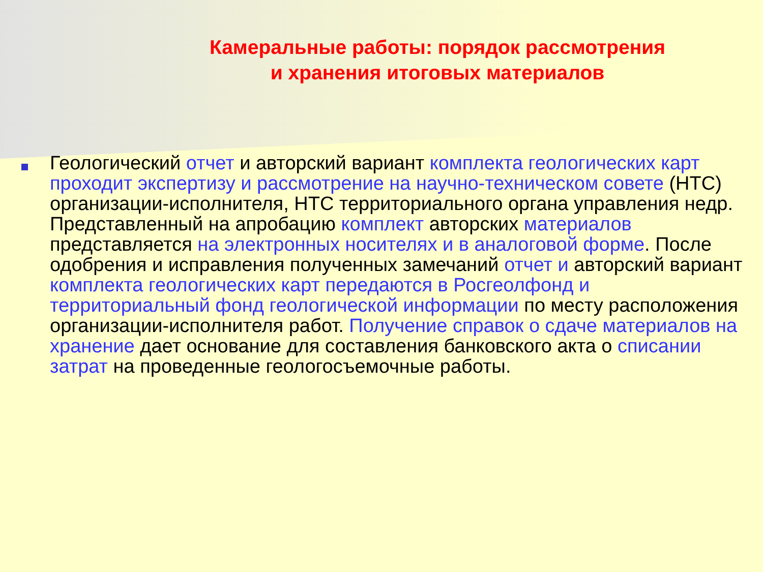Камеральные работы: порядок рассмотрения
и хранения итоговых материалов
Геологический отчет и авторский вариант комплекта геологических карт проходит экспертизу и рассмотрение на научно-техническом совете (НТС) организации-исполнителя, НТС территориального органа управления недр. Представленный на апробацию комплект авторских материалов представляется на электронных носителях и в аналоговой форме. После одобрения и исправления полученных замечаний отчет и авторский вариант комплекта геологических карт передаются в Росгеолфонд и территориальный фонд геологической информации по месту расположения организации-исполнителя работ. Получение справок о сдаче материалов на хранение дает основание для составления банковского акта о списании затрат на проведенные геологосъемочные работы.